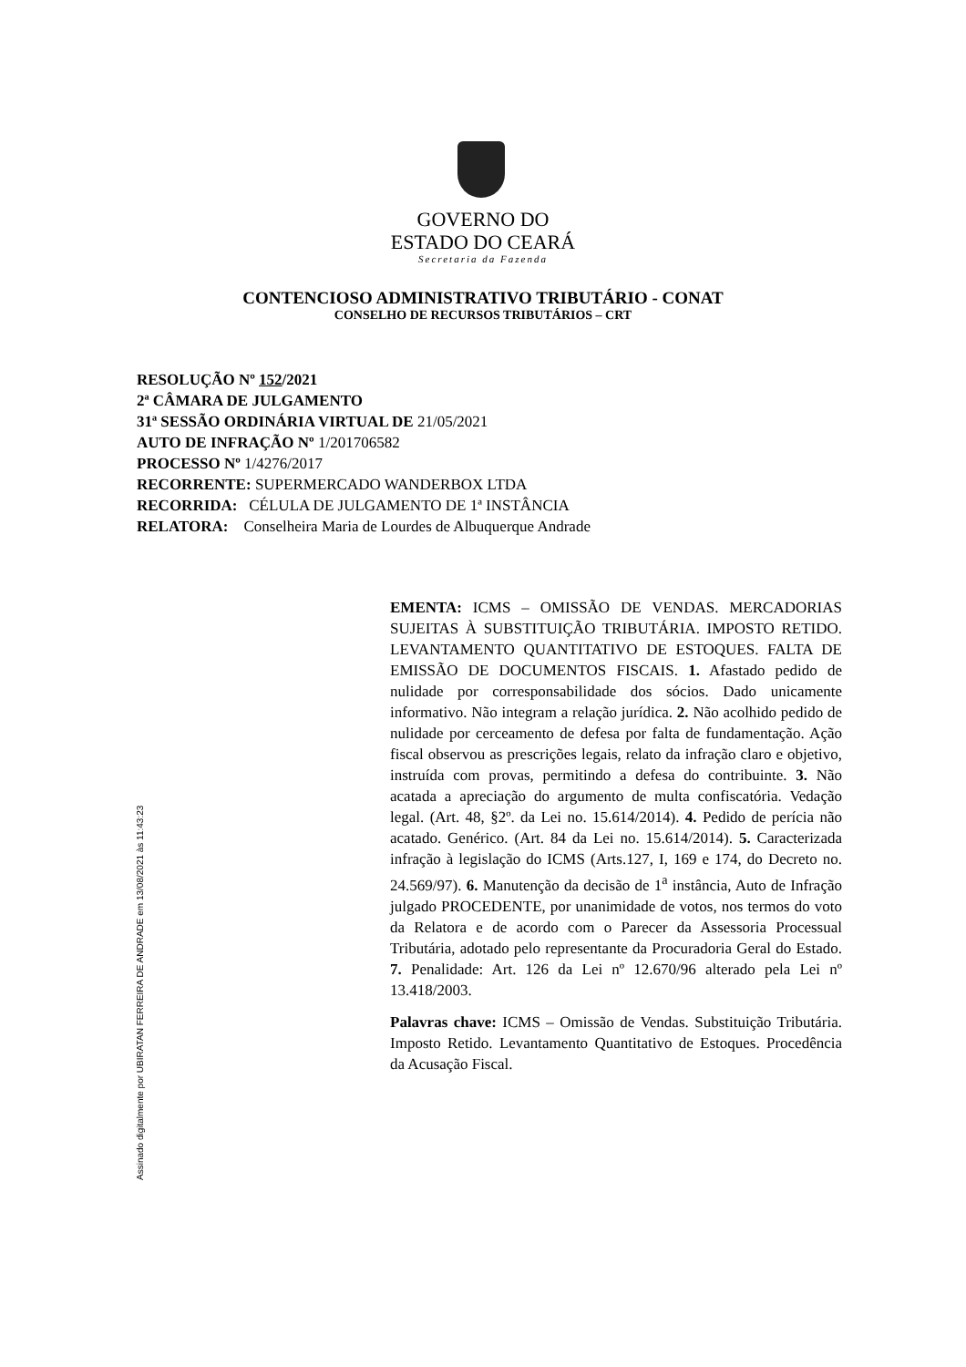GOVERNO DO
ESTADO DO CEARÁ
Secretaria da Fazenda
CONTENCIOSO ADMINISTRATIVO TRIBUTÁRIO - CONAT
CONSELHO DE RECURSOS TRIBUTÁRIOS – CRT
RESOLUÇÃO Nº 152/2021
2ª CÂMARA DE JULGAMENTO
31ª SESSÃO ORDINÁRIA VIRTUAL DE 21/05/2021
AUTO DE INFRAÇÃO Nº 1/201706582
PROCESSO Nº 1/4276/2017
RECORRENTE: SUPERMERCADO WANDERBOX LTDA
RECORRIDA: CÉLULA DE JULGAMENTO DE 1ª INSTÂNCIA
RELATORA: Conselheira Maria de Lourdes de Albuquerque Andrade
Assinado digitalmente por UBIRATAN FERREIRA DE ANDRADE em 13/08/2021 às 11:43:23
EMENTA: ICMS – OMISSÃO DE VENDAS. MERCADORIAS SUJEITAS À SUBSTITUIÇÃO TRIBUTÁRIA. IMPOSTO RETIDO. LEVANTAMENTO QUANTITATIVO DE ESTOQUES. FALTA DE EMISSÃO DE DOCUMENTOS FISCAIS. 1. Afastado pedido de nulidade por corresponsabilidade dos sócios. Dado unicamente informativo. Não integram a relação jurídica. 2. Não acolhido pedido de nulidade por cerceamento de defesa por falta de fundamentação. Ação fiscal observou as prescrições legais, relato da infração claro e objetivo, instruída com provas, permitindo a defesa do contribuinte. 3. Não acatada a apreciação do argumento de multa confiscatória. Vedação legal. (Art. 48, §2º. da Lei no. 15.614/2014). 4. Pedido de perícia não acatado. Genérico. (Art. 84 da Lei no. 15.614/2014). 5. Caracterizada infração à legislação do ICMS (Arts.127, I, 169 e 174, do Decreto no. 24.569/97). 6. Manutenção da decisão de 1<sup>a</sup> instância, Auto de Infração julgado PROCEDENTE, por unanimidade de votos, nos termos do voto da Relatora e de acordo com o Parecer da Assessoria Processual Tributária, adotado pelo representante da Procuradoria Geral do Estado. 7. Penalidade: Art. 126 da Lei nº 12.670/96 alterado pela Lei nº 13.418/2003.
Palavras chave: ICMS – Omissão de Vendas. Substituição Tributária. Imposto Retido. Levantamento Quantitativo de Estoques. Procedência da Acusação Fiscal.